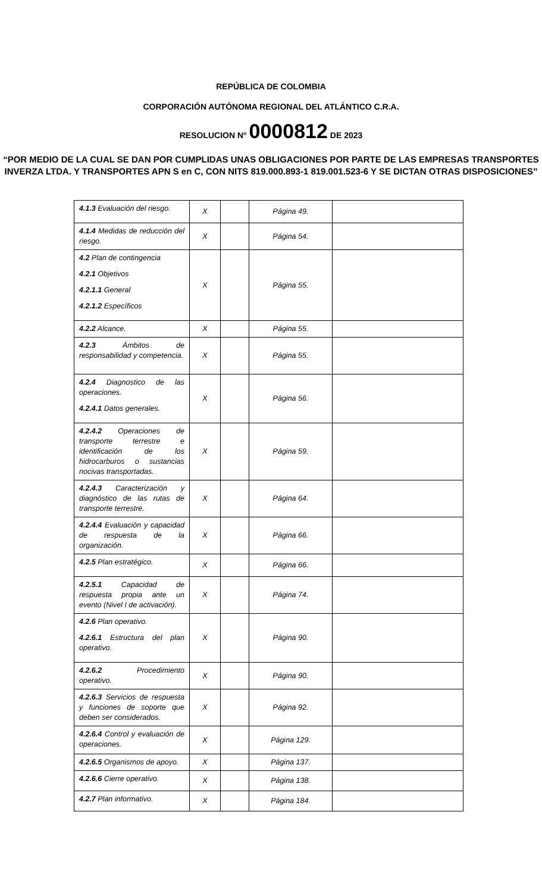REPÚBLICA DE COLOMBIA
CORPORACIÓN AUTÓNOMA REGIONAL DEL ATLÁNTICO C.R.A.
RESOLUCION N° 0000812 DE 2023
“POR MEDIO DE LA CUAL SE DAN POR CUMPLIDAS UNAS OBLIGACIONES POR PARTE DE LAS EMPRESAS TRANSPORTES INVERZA LTDA. Y TRANSPORTES APN S en C, CON NITS 819.000.893-1 819.001.523-6 Y SE DICTAN OTRAS DISPOSICIONES”
| 4.1.3 Evaluación del riesgo. | X | | Página 49. | |
| 4.1.4 Medidas de reducción del riesgo. | X | | Página 54. | |
| 4.2 Plan de contingencia 4.2.1 Objetivos 4.2.1.1 General 4.2.1.2 Específicos | X | | Página 55. | |
| 4.2.2 Alcance. | X | | Página 55. | |
| 4.2.3 Ámbitos de responsabilidad y competencia. | X | | Página 55. | |
| 4.2.4 Diagnostico de las operaciones. 4.2.4.1 Datos generales. | X | | Página 56. | |
| 4.2.4.2 Operaciones de transporte terrestre e identificación de los hidrocarburos o sustancias nocivas transportadas. | X | | Página 59. | |
| 4.2.4.3 Caracterización y diagnóstico de las rutas de transporte terrestre. | X | | Página 64. | |
| 4.2.4.4 Evaluación y capacidad de respuesta de la organización. | X | | Página 66. | |
| 4.2.5 Plan estratégico. | X | | Página 66. | |
| 4.2.5.1 Capacidad de respuesta propia ante un evento (Nivel I de activación). | X | | Página 74. | |
| 4.2.6 Plan operativo. 4.2.6.1 Estructura del plan operativo. | X | | Página 90. | |
| 4.2.6.2 Procedimiento operativo. | X | | Página 90. | |
| 4.2.6.3 Servicios de respuesta y funciones de soporte que deben ser considerados. | X | | Página 92. | |
| 4.2.6.4 Control y evaluación de operaciones. | X | | Página 129. | |
| 4.2.6.5 Organismos de apoyo. | X | | Página 137. | |
| 4.2.6.6 Cierre operativo. | X | | Página 138. | |
| 4.2.7 Plan informativo. | X | | Página 184. | |